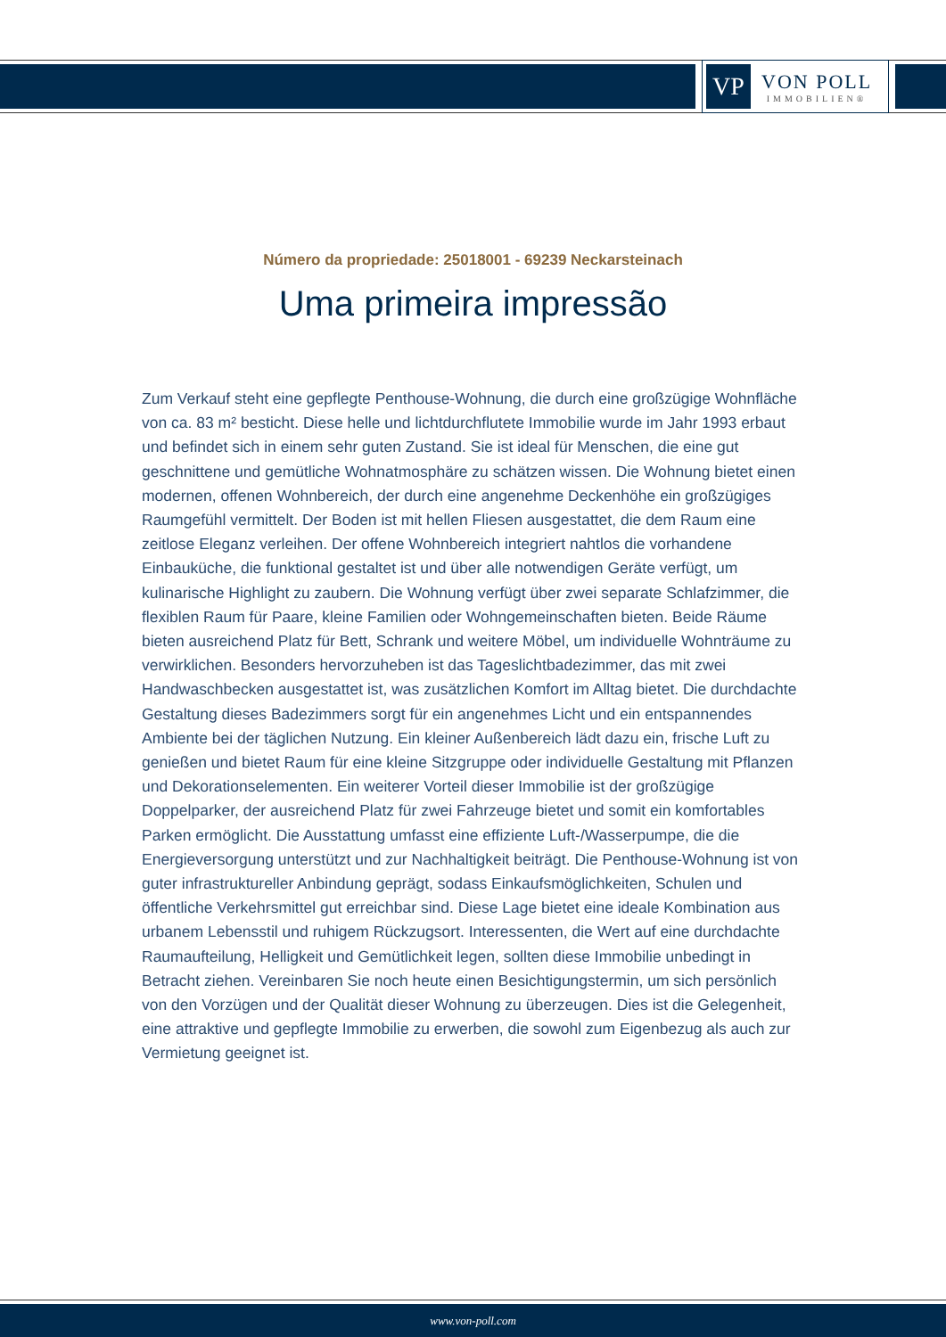VP
VON POLL
IMMOBILIEN®
Número da propriedade: 25018001 - 69239 Neckarsteinach
Uma primeira impressão
Zum Verkauf steht eine gepflegte Penthouse-Wohnung, die durch eine großzügige Wohnfläche von ca. 83 m² besticht. Diese helle und lichtdurchflutete Immobilie wurde im Jahr 1993 erbaut und befindet sich in einem sehr guten Zustand. Sie ist ideal für Menschen, die eine gut geschnittene und gemütliche Wohnatmosphäre zu schätzen wissen. Die Wohnung bietet einen modernen, offenen Wohnbereich, der durch eine angenehme Deckenhöhe ein großzügiges Raumgefühl vermittelt. Der Boden ist mit hellen Fliesen ausgestattet, die dem Raum eine zeitlose Eleganz verleihen. Der offene Wohnbereich integriert nahtlos die vorhandene Einbauküche, die funktional gestaltet ist und über alle notwendigen Geräte verfügt, um kulinarische Highlight zu zaubern. Die Wohnung verfügt über zwei separate Schlafzimmer, die flexiblen Raum für Paare, kleine Familien oder Wohngemeinschaften bieten. Beide Räume bieten ausreichend Platz für Bett, Schrank und weitere Möbel, um individuelle Wohnträume zu verwirklichen. Besonders hervorzuheben ist das Tageslichtbadezimmer, das mit zwei Handwaschbecken ausgestattet ist, was zusätzlichen Komfort im Alltag bietet. Die durchdachte Gestaltung dieses Badezimmers sorgt für ein angenehmes Licht und ein entspannendes Ambiente bei der täglichen Nutzung. Ein kleiner Außenbereich lädt dazu ein, frische Luft zu genießen und bietet Raum für eine kleine Sitzgruppe oder individuelle Gestaltung mit Pflanzen und Dekorationselementen. Ein weiterer Vorteil dieser Immobilie ist der großzügige Doppelparker, der ausreichend Platz für zwei Fahrzeuge bietet und somit ein komfortables Parken ermöglicht. Die Ausstattung umfasst eine effiziente Luft-/Wasserpumpe, die die Energieversorgung unterstützt und zur Nachhaltigkeit beiträgt. Die Penthouse-Wohnung ist von guter infrastruktureller Anbindung geprägt, sodass Einkaufsmöglichkeiten, Schulen und öffentliche Verkehrsmittel gut erreichbar sind. Diese Lage bietet eine ideale Kombination aus urbanem Lebensstil und ruhigem Rückzugsort. Interessenten, die Wert auf eine durchdachte Raumaufteilung, Helligkeit und Gemütlichkeit legen, sollten diese Immobilie unbedingt in Betracht ziehen. Vereinbaren Sie noch heute einen Besichtigungstermin, um sich persönlich von den Vorzügen und der Qualität dieser Wohnung zu überzeugen. Dies ist die Gelegenheit, eine attraktive und gepflegte Immobilie zu erwerben, die sowohl zum Eigenbezug als auch zur Vermietung geeignet ist.
www.von-poll.com